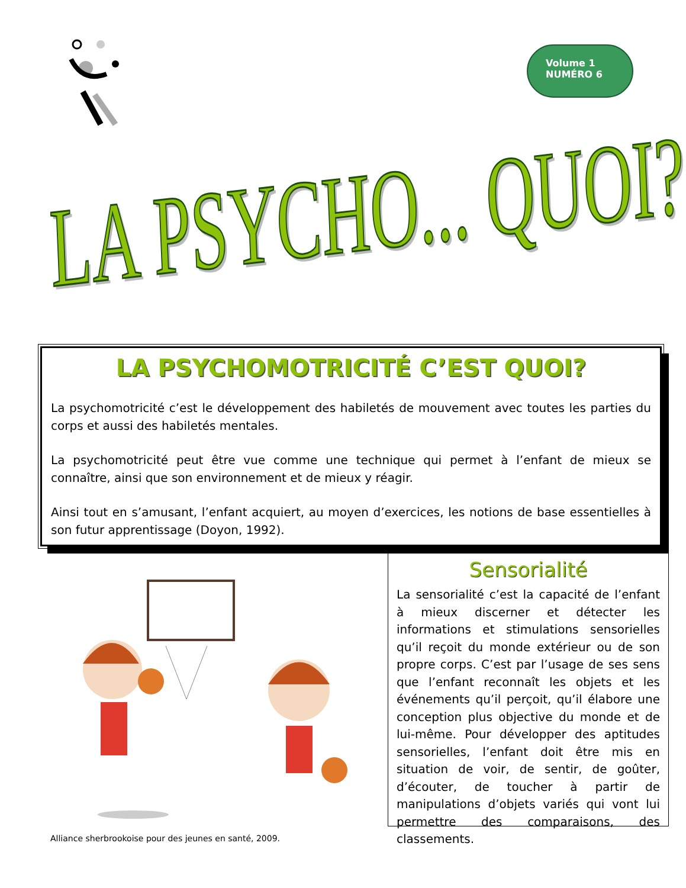Volume 1
NUMÉRO 6
LA PSYCHO... QUOI?
LA PSYCHOMOTRICITÉ C’EST QUOI?
La psychomotricité c’est le développement des habiletés de mouvement avec toutes les parties du corps et aussi des habiletés mentales.
La psychomotricité peut être vue comme une technique qui permet à l’enfant de mieux se connaître, ainsi que son environnement et de mieux y réagir.
Ainsi tout en s’amusant, l’enfant acquiert, au moyen d’exercices, les notions de base essentielles à son futur apprentissage (Doyon, 1992).
Sensorialité
La sensorialité c’est la capacité de l’enfant à mieux discerner et détecter les informations et stimulations sensorielles qu’il reçoit du monde extérieur ou de son propre corps. C’est par l’usage de ses sens que l’enfant reconnaît les objets et les événements qu’il perçoit, qu’il élabore une conception plus objective du monde et de lui-même. Pour développer des aptitudes sensorielles, l’enfant doit être mis en situation de voir, de sentir, de goûter, d’écouter, de toucher à partir de manipulations d’objets variés qui vont lui permettre des comparaisons, des classements.
Alliance sherbrookoise pour des jeunes en santé, 2009.